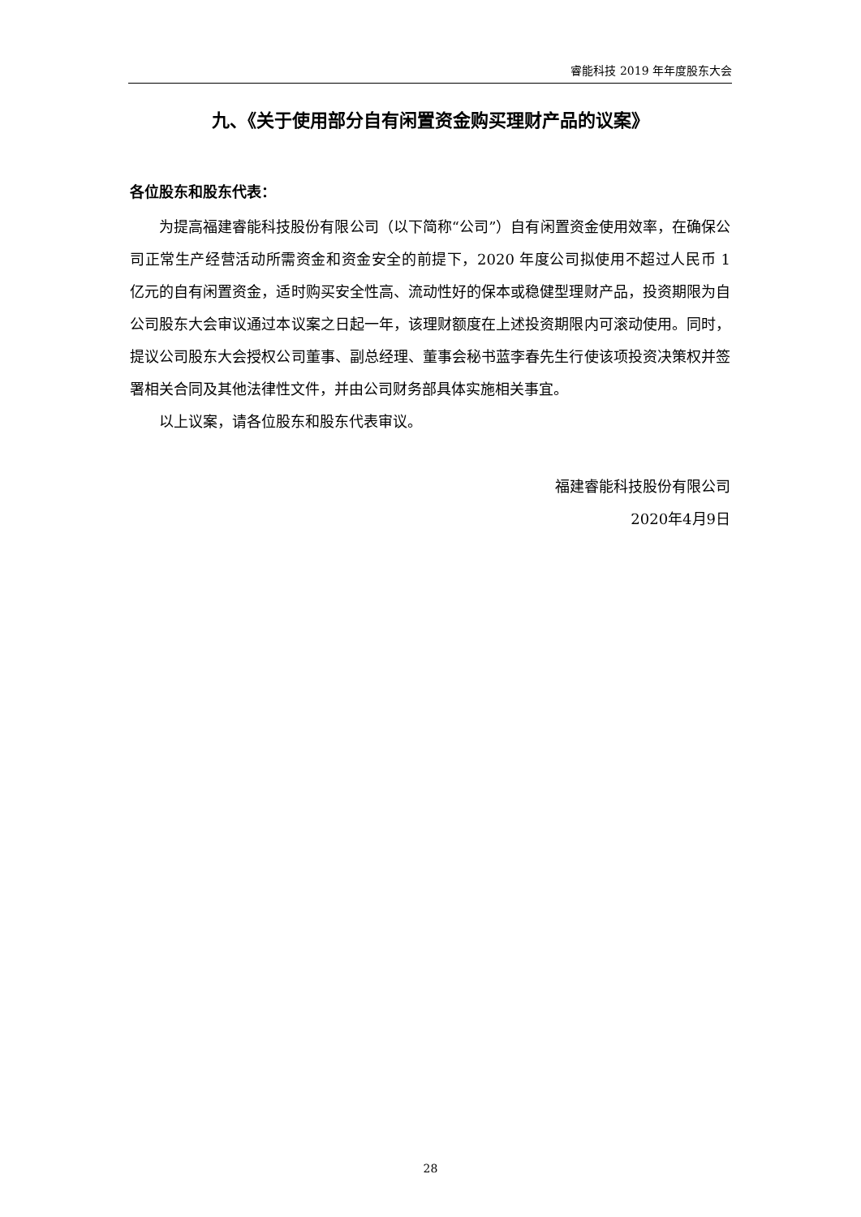睿能科技 2019 年年度股东大会
九、《关于使用部分自有闲置资金购买理财产品的议案》
各位股东和股东代表：
为提高福建睿能科技股份有限公司（以下简称“公司”）自有闲置资金使用效率，在确保公司正常生产经营活动所需资金和资金安全的前提下，2020 年度公司拟使用不超过人民币 1 亿元的自有闲置资金，适时购买安全性高、流动性好的保本或稳健型理财产品，投资期限为自公司股东大会审议通过本议案之日起一年，该理财额度在上述投资期限内可滚动使用。同时，提议公司股东大会授权公司董事、副总经理、董事会秘书蓝李春先生行使该项投资决策权并签署相关合同及其他法律性文件，并由公司财务部具体实施相关事宜。
以上议案，请各位股东和股东代表审议。
福建睿能科技股份有限公司
2020年4月9日
28